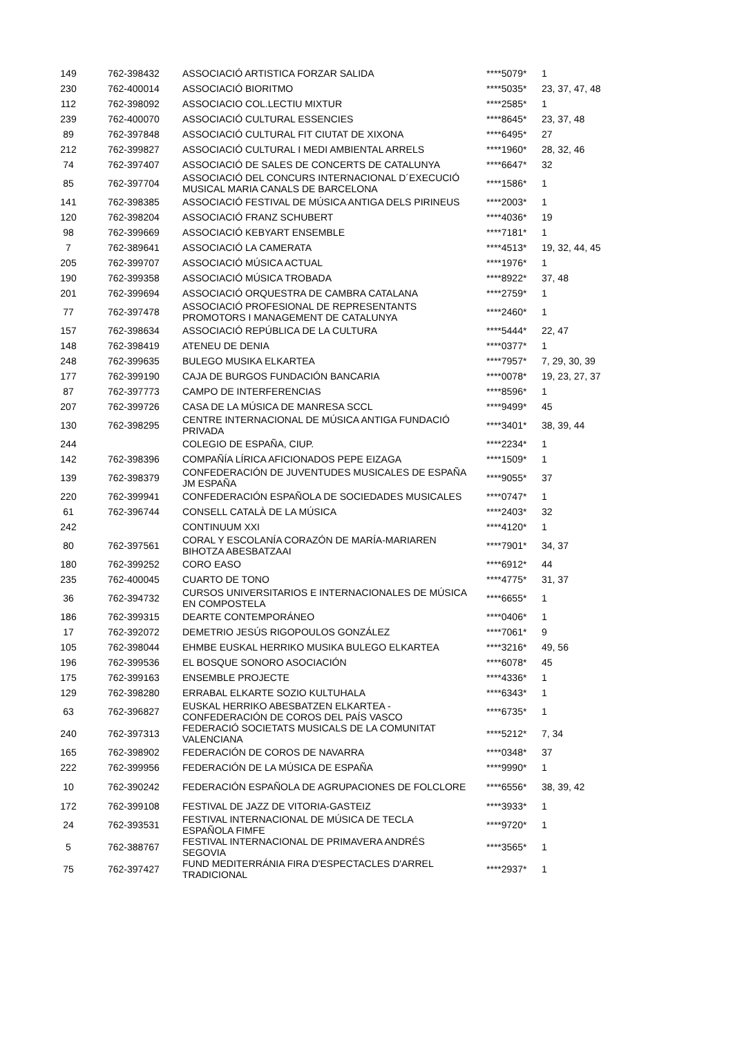| 149 | 762-398432 | ASSOCIACIÓ ARTISTICA FORZAR SALIDA | ****5079* | 1 |
| 230 | 762-400014 | ASSOCIACIÓ BIORITMO | ****5035* | 23, 37, 47, 48 |
| 112 | 762-398092 | ASSOCIACIO COL.LECTIU MIXTUR | ****2585* | 1 |
| 239 | 762-400070 | ASSOCIACIÓ CULTURAL ESSENCIES | ****8645* | 23, 37, 48 |
| 89 | 762-397848 | ASSOCIACIÓ CULTURAL FIT CIUTAT DE XIXONA | ****6495* | 27 |
| 212 | 762-399827 | ASSOCIACIÓ CULTURAL I MEDI AMBIENTAL ARRELS | ****1960* | 28, 32, 46 |
| 74 | 762-397407 | ASSOCIACIÓ DE SALES DE CONCERTS DE CATALUNYA | ****6647* | 32 |
| 85 | 762-397704 | ASSOCIACIÓ DEL CONCURS INTERNACIONAL D´EXECUCIÓ MUSICAL MARIA CANALS DE BARCELONA | ****1586* | 1 |
| 141 | 762-398385 | ASSOCIACIÓ FESTIVAL DE MÚSICA ANTIGA DELS PIRINEUS | ****2003* | 1 |
| 120 | 762-398204 | ASSOCIACIÓ FRANZ SCHUBERT | ****4036* | 19 |
| 98 | 762-399669 | ASSOCIACIÓ KEBYART ENSEMBLE | ****7181* | 1 |
| 7 | 762-389641 | ASSOCIACIÓ LA CAMERATA | ****4513* | 19, 32, 44, 45 |
| 205 | 762-399707 | ASSOCIACIÓ MÚSICA ACTUAL | ****1976* | 1 |
| 190 | 762-399358 | ASSOCIACIÓ MÚSICA TROBADA | ****8922* | 37, 48 |
| 201 | 762-399694 | ASSOCIACIÓ ORQUESTRA DE CAMBRA CATALANA | ****2759* | 1 |
| 77 | 762-397478 | ASSOCIACIÓ PROFESIONAL DE REPRESENTANTS PROMOTORS I MANAGEMENT DE CATALUNYA | ****2460* | 1 |
| 157 | 762-398634 | ASSOCIACIÓ REPÚBLICA DE LA CULTURA | ****5444* | 22, 47 |
| 148 | 762-398419 | ATENEU DE DENIA | ****0377* | 1 |
| 248 | 762-399635 | BULEGO MUSIKA ELKARTEA | ****7957* | 7, 29, 30, 39 |
| 177 | 762-399190 | CAJA DE BURGOS FUNDACIÓN BANCARIA | ****0078* | 19, 23, 27, 37 |
| 87 | 762-397773 | CAMPO DE INTERFERENCIAS | ****8596* | 1 |
| 207 | 762-399726 | CASA DE LA MÚSICA DE MANRESA SCCL | ****9499* | 45 |
| 130 | 762-398295 | CENTRE INTERNACIONAL DE MÚSICA ANTIGA FUNDACIÓ PRIVADA | ****3401* | 38, 39, 44 |
| 244 | | COLEGIO DE ESPAÑA, CIUP. | ****2234* | 1 |
| 142 | 762-398396 | COMPAÑÍA LÍRICA AFICIONADOS PEPE EIZAGA | ****1509* | 1 |
| 139 | 762-398379 | CONFEDERACIÓN DE JUVENTUDES MUSICALES DE ESPAÑA JM ESPAÑA | ****9055* | 37 |
| 220 | 762-399941 | CONFEDERACIÓN ESPAÑOLA DE SOCIEDADES MUSICALES | ****0747* | 1 |
| 61 | 762-396744 | CONSELL CATALÀ DE LA MÚSICA | ****2403* | 32 |
| 242 | | CONTINUUM XXI | ****4120* | 1 |
| 80 | 762-397561 | CORAL Y ESCOLANÍA CORAZÓN DE MARÍA-MARIAREN BIHOTZA ABESBATZAAI | ****7901* | 34, 37 |
| 180 | 762-399252 | CORO EASO | ****6912* | 44 |
| 235 | 762-400045 | CUARTO DE TONO | ****4775* | 31, 37 |
| 36 | 762-394732 | CURSOS UNIVERSITARIOS E INTERNACIONALES DE MÚSICA EN COMPOSTELA | ****6655* | 1 |
| 186 | 762-399315 | DEARTE CONTEMPORÁNEO | ****0406* | 1 |
| 17 | 762-392072 | DEMETRIO JESÚS RIGOPOULOS GONZÁLEZ | ****7061* | 9 |
| 105 | 762-398044 | EHMBE EUSKAL HERRIKO MUSIKA BULEGO ELKARTEA | ****3216* | 49, 56 |
| 196 | 762-399536 | EL BOSQUE SONORO ASOCIACIÓN | ****6078* | 45 |
| 175 | 762-399163 | ENSEMBLE PROJECTE | ****4336* | 1 |
| 129 | 762-398280 | ERRABAL ELKARTE SOZIO KULTUHALA | ****6343* | 1 |
| 63 | 762-396827 | EUSKAL HERRIKO ABESBATZEN ELKARTEA - CONFEDERACIÓN DE COROS DEL PAÍS VASCO | ****6735* | 1 |
| 240 | 762-397313 | FEDERACIÓ SOCIETATS MUSICALS DE LA COMUNITAT VALENCIANA | ****5212* | 7, 34 |
| 165 | 762-398902 | FEDERACIÓN DE COROS DE NAVARRA | ****0348* | 37 |
| 222 | 762-399956 | FEDERACIÓN DE LA MÚSICA DE ESPAÑA | ****9990* | 1 |
| 10 | 762-390242 | FEDERACIÓN ESPAÑOLA DE AGRUPACIONES DE FOLCLORE | ****6556* | 38, 39, 42 |
| 172 | 762-399108 | FESTIVAL DE JAZZ DE VITORIA-GASTEIZ | ****3933* | 1 |
| 24 | 762-393531 | FESTIVAL INTERNACIONAL DE MÚSICA DE TECLA ESPAÑOLA FIMFE | ****9720* | 1 |
| 5 | 762-388767 | FESTIVAL INTERNACIONAL DE PRIMAVERA ANDRÉS SEGOVIA | ****3565* | 1 |
| 75 | 762-397427 | FUND MEDITERRÁNIA FIRA D'ESPECTACLES D'ARREL TRADICIONAL | ****2937* | 1 |